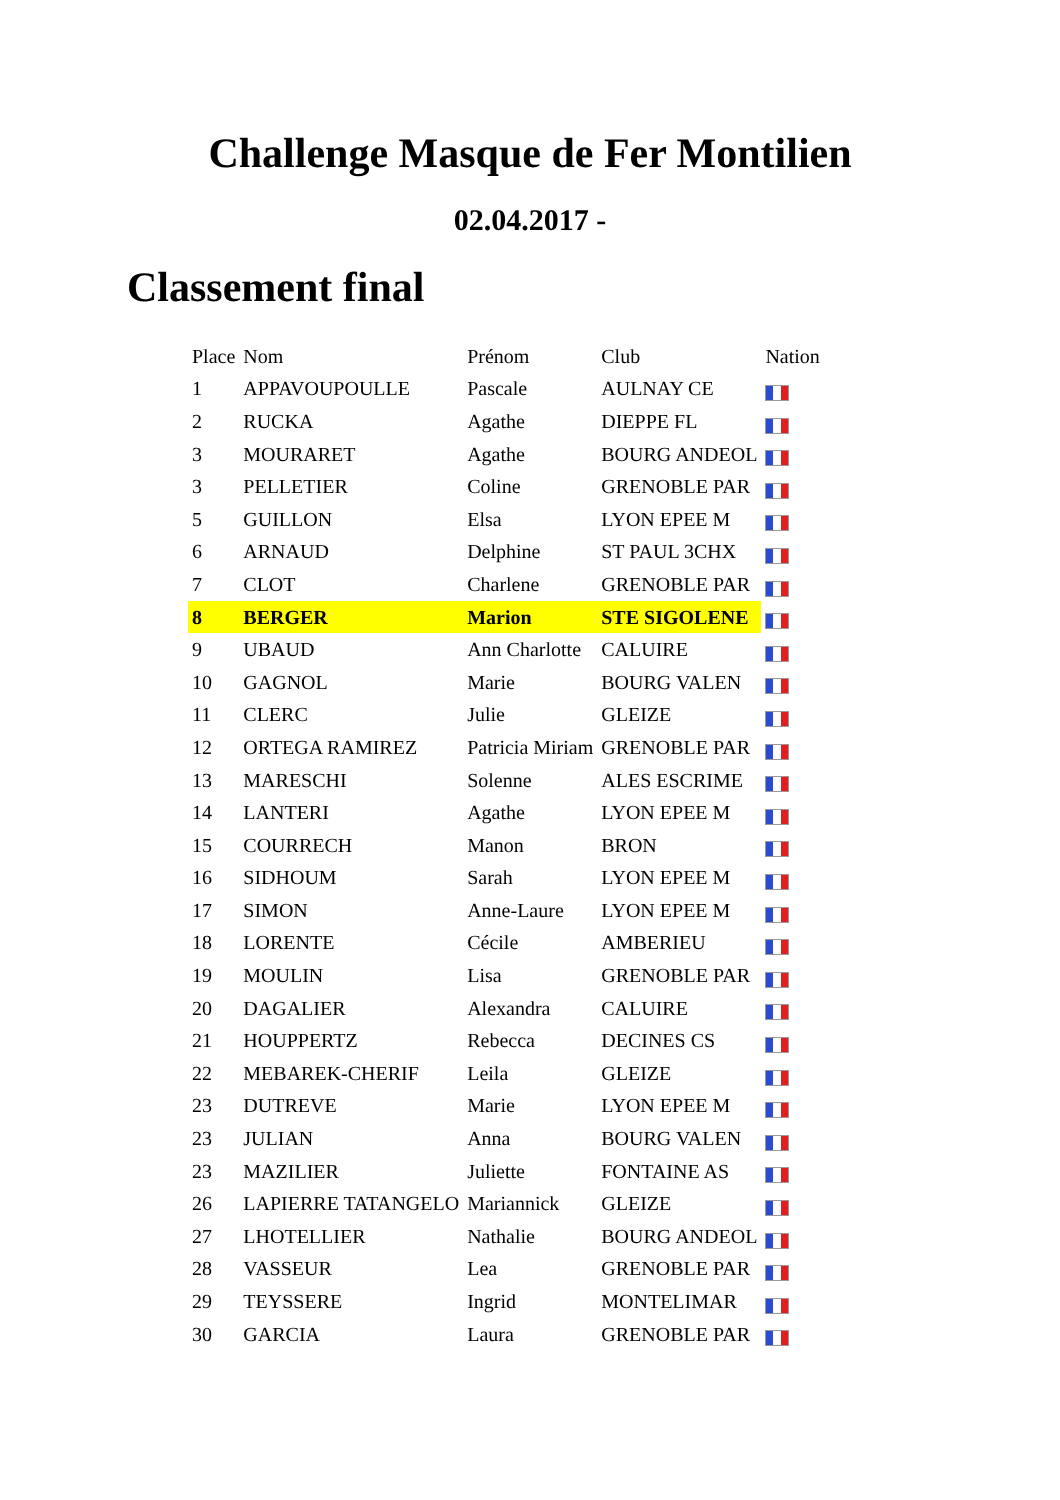Challenge Masque de Fer Montilien
02.04.2017 -
Classement final
| Place | Nom | Prénom | Club | Nation |
| --- | --- | --- | --- | --- |
| 1 | APPAVOUPOULLE | Pascale | AULNAY CE | |
| 2 | RUCKA | Agathe | DIEPPE FL | |
| 3 | MOURARET | Agathe | BOURG ANDEOL | |
| 3 | PELLETIER | Coline | GRENOBLE PAR | |
| 5 | GUILLON | Elsa | LYON EPEE M | |
| 6 | ARNAUD | Delphine | ST PAUL 3CHX | |
| 7 | CLOT | Charlene | GRENOBLE PAR | |
| 8 | BERGER | Marion | STE SIGOLENE | |
| 9 | UBAUD | Ann Charlotte | CALUIRE | |
| 10 | GAGNOL | Marie | BOURG VALEN | |
| 11 | CLERC | Julie | GLEIZE | |
| 12 | ORTEGA RAMIREZ | Patricia Miriam | GRENOBLE PAR | |
| 13 | MARESCHI | Solenne | ALES ESCRIME | |
| 14 | LANTERI | Agathe | LYON EPEE M | |
| 15 | COURRECH | Manon | BRON | |
| 16 | SIDHOUM | Sarah | LYON EPEE M | |
| 17 | SIMON | Anne-Laure | LYON EPEE M | |
| 18 | LORENTE | Cécile | AMBERIEU | |
| 19 | MOULIN | Lisa | GRENOBLE PAR | |
| 20 | DAGALIER | Alexandra | CALUIRE | |
| 21 | HOUPPERTZ | Rebecca | DECINES CS | |
| 22 | MEBAREK-CHERIF | Leila | GLEIZE | |
| 23 | DUTREVE | Marie | LYON EPEE M | |
| 23 | JULIAN | Anna | BOURG VALEN | |
| 23 | MAZILIER | Juliette | FONTAINE AS | |
| 26 | LAPIERRE TATANGELO | Mariannick | GLEIZE | |
| 27 | LHOTELLIER | Nathalie | BOURG ANDEOL | |
| 28 | VASSEUR | Lea | GRENOBLE PAR | |
| 29 | TEYSSERE | Ingrid | MONTELIMAR | |
| 30 | GARCIA | Laura | GRENOBLE PAR | |